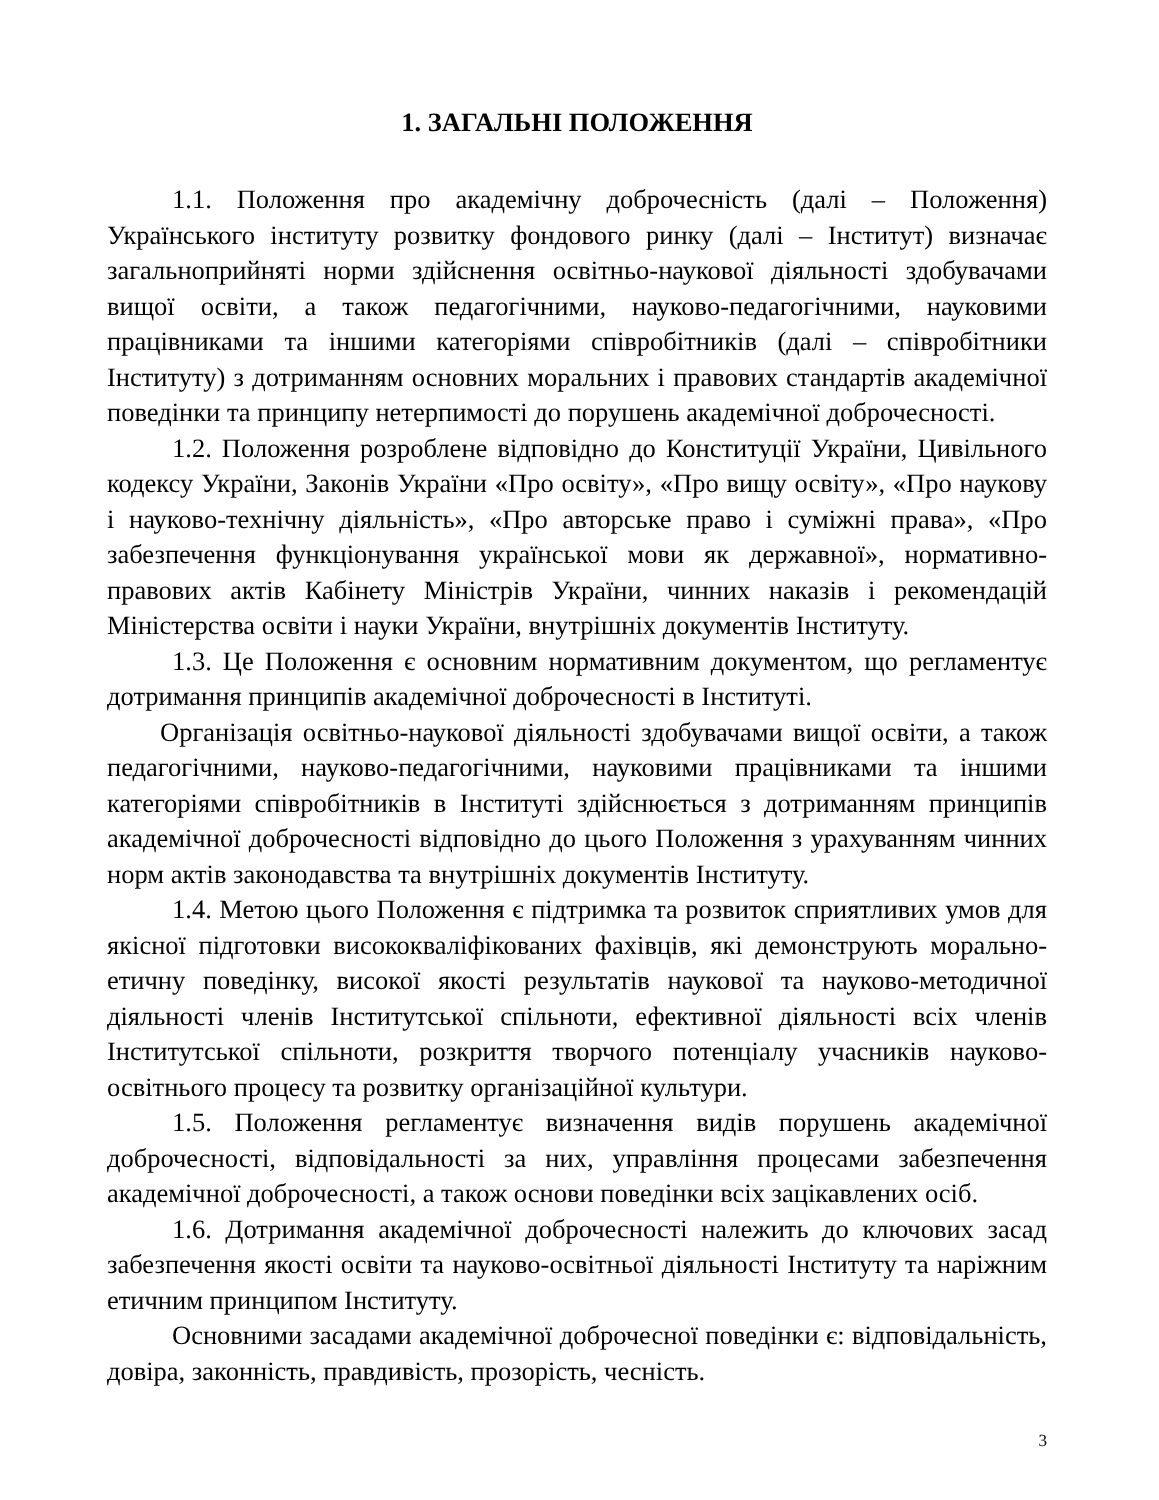1. ЗАГАЛЬНІ ПОЛОЖЕННЯ
1.1. Положення про академічну доброчесність (далі – Положення) Українського інституту розвитку фондового ринку (далі – Інститут) визначає загальноприйняті норми здійснення освітньо-наукової діяльності здобувачами вищої освіти, а також педагогічними, науково-педагогічними, науковими працівниками та іншими категоріями співробітників (далі – співробітники Інституту) з дотриманням основних моральних і правових стандартів академічної поведінки та принципу нетерпимості до порушень академічної доброчесності.
1.2. Положення розроблене відповідно до Конституції України, Цивільного кодексу України, Законів України «Про освіту», «Про вищу освіту», «Про наукову і науково-технічну діяльність», «Про авторське право і суміжні права», «Про забезпечення функціонування української мови як державної», нормативно-правових актів Кабінету Міністрів України, чинних наказів і рекомендацій Міністерства освіти і науки України, внутрішніх документів Інституту.
1.3. Це Положення є основним нормативним документом, що регламентує дотримання принципів академічної доброчесності в Інституті.
Організація освітньо-наукової діяльності здобувачами вищої освіти, а також педагогічними, науково-педагогічними, науковими працівниками та іншими категоріями співробітників в Інституті здійснюється з дотриманням принципів академічної доброчесності відповідно до цього Положення з урахуванням чинних норм актів законодавства та внутрішніх документів Інституту.
1.4. Метою цього Положення є підтримка та розвиток сприятливих умов для якісної підготовки висококваліфікованих фахівців, які демонструють морально-етичну поведінку, високої якості результатів наукової та науково-методичної діяльності членів Інститутської спільноти, ефективної діяльності всіх членів Інститутської спільноти, розкриття творчого потенціалу учасників науково-освітнього процесу та розвитку організаційної культури.
1.5. Положення регламентує визначення видів порушень академічної доброчесності, відповідальності за них, управління процесами забезпечення академічної доброчесності, а також основи поведінки всіх зацікавлених осіб.
1.6. Дотримання академічної доброчесності належить до ключових засад забезпечення якості освіти та науково-освітньої діяльності Інституту та наріжним етичним принципом Інституту.
Основними засадами академічної доброчесної поведінки є: відповідальність, довіра, законність, правдивість, прозорість, чесність.
3